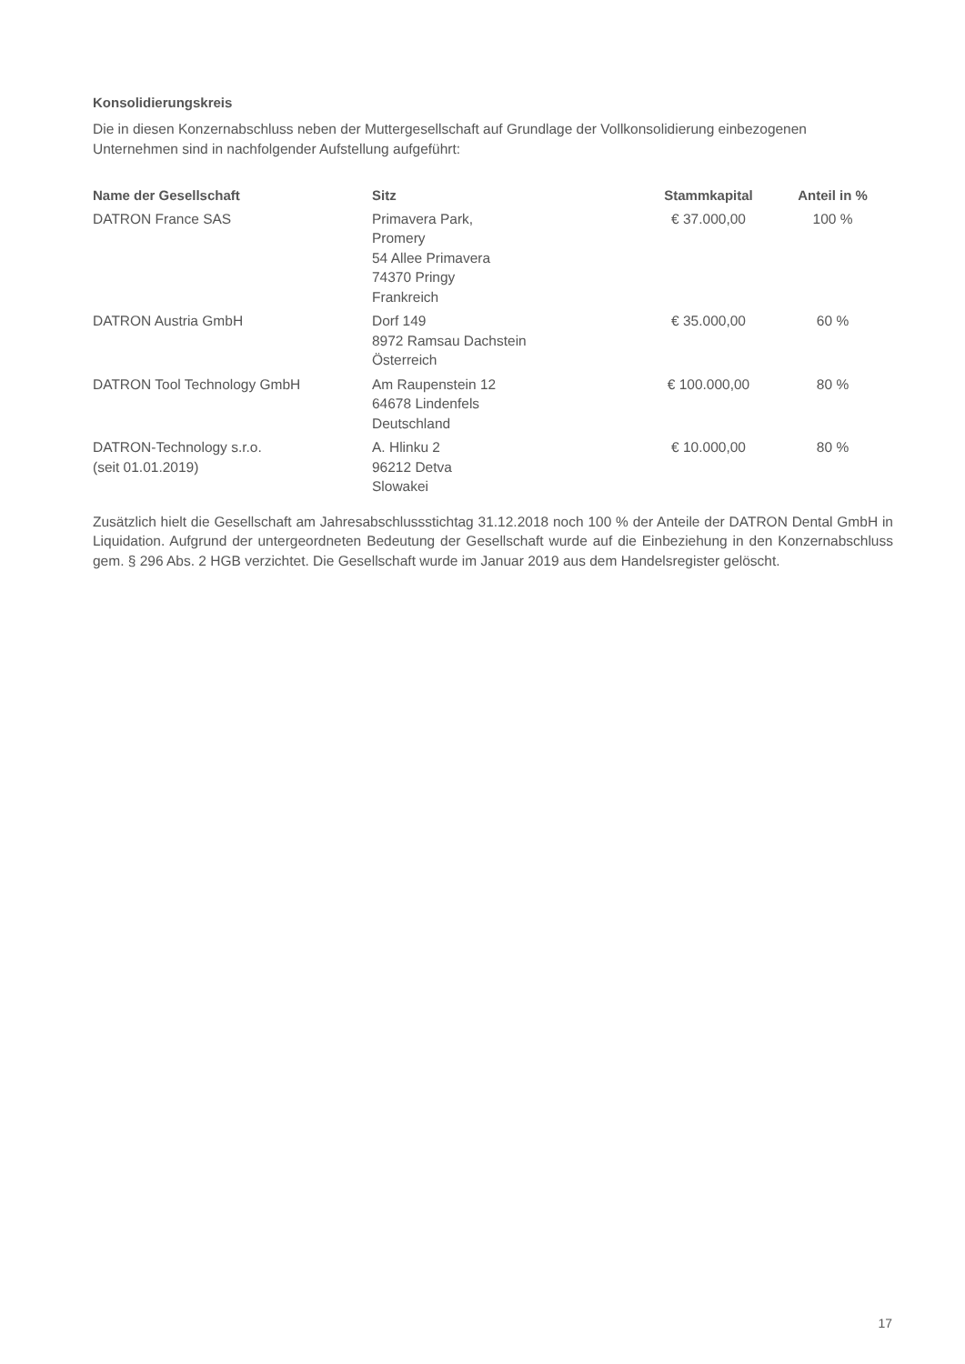Konsolidierungskreis
Die in diesen Konzernabschluss neben der Muttergesellschaft auf Grundlage der Vollkonsolidierung einbezogenen Unternehmen sind in nachfolgender Aufstellung aufgeführt:
| Name der Gesellschaft | Sitz | Stammkapital | Anteil in % |
| --- | --- | --- | --- |
| DATRON France SAS | Primavera Park, Promery 54 Allee Primavera 74370 Pringy Frankreich | € 37.000,00 | 100 % |
| DATRON Austria GmbH | Dorf 149 8972 Ramsau Dachstein Österreich | € 35.000,00 | 60 % |
| DATRON Tool Technology GmbH | Am Raupenstein 12 64678 Lindenfels Deutschland | € 100.000,00 | 80 % |
| DATRON-Technology s.r.o. (seit 01.01.2019) | A. Hlinku 2 96212 Detva Slowakei | € 10.000,00 | 80 % |
Zusätzlich hielt die Gesellschaft am Jahresabschlussstichtag 31.12.2018 noch 100 % der Anteile der DATRON Dental GmbH in Liquidation. Aufgrund der untergeordneten Bedeutung der Gesellschaft wurde auf die Einbeziehung in den Konzernabschluss gem. § 296 Abs. 2 HGB verzichtet. Die Gesellschaft wurde im Januar 2019 aus dem Handelsregister gelöscht.
17